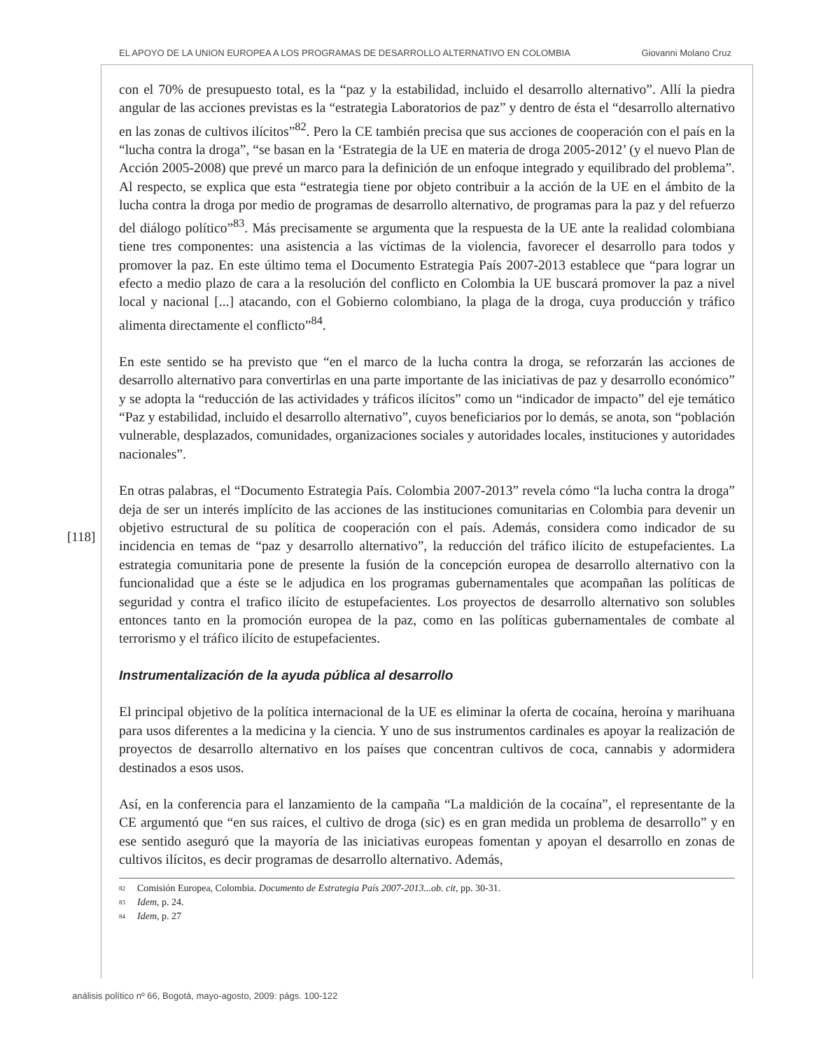EL APOYO DE LA UNION EUROPEA A LOS PROGRAMAS DE DESARROLLO ALTERNATIVO EN COLOMBIA Giovanni Molano Cruz
[118]
con el 70% de presupuesto total, es la “paz y la estabilidad, incluido el desarrollo alternativo”. Allí la piedra angular de las acciones previstas es la “estrategia Laboratorios de paz” y dentro de ésta el “desarrollo alternativo en las zonas de cultivos ilícitos”<sup>82</sup>. Pero la CE también precisa que sus acciones de cooperación con el país en la “lucha contra la droga”, “se basan en la ‘Estrategia de la UE en materia de droga 2005-2012’ (y el nuevo Plan de Acción 2005-2008) que prevé un marco para la definición de un enfoque integrado y equilibrado del problema”. Al respecto, se explica que esta “estrategia tiene por objeto contribuir a la acción de la UE en el ámbito de la lucha contra la droga por medio de programas de desarrollo alternativo, de programas para la paz y del refuerzo del diálogo político”<sup>83</sup>. Más precisamente se argumenta que la respuesta de la UE ante la realidad colombiana tiene tres componentes: una asistencia a las víctimas de la violencia, favorecer el desarrollo para todos y promover la paz. En este último tema el Documento Estrategia País 2007-2013 establece que “para lograr un efecto a medio plazo de cara a la resolución del conflicto en Colombia la UE buscará promover la paz a nivel local y nacional [...] atacando, con el Gobierno colombiano, la plaga de la droga, cuya producción y tráfico alimenta directamente el conflicto”<sup>84</sup>.
En este sentido se ha previsto que “en el marco de la lucha contra la droga, se reforzarán las acciones de desarrollo alternativo para convertirlas en una parte importante de las iniciativas de paz y desarrollo económico” y se adopta la “reducción de las actividades y tráficos ilícitos” como un “indicador de impacto” del eje temático “Paz y estabilidad, incluido el desarrollo alternativo”, cuyos beneficiarios por lo demás, se anota, son “población vulnerable, desplazados, comunidades, organizaciones sociales y autoridades locales, instituciones y autoridades nacionales”.
En otras palabras, el “Documento Estrategia País. Colombia 2007-2013” revela cómo “la lucha contra la droga” deja de ser un interés implícito de las acciones de las instituciones comunitarias en Colombia para devenir un objetivo estructural de su política de cooperación con el país. Además, considera como indicador de su incidencia en temas de “paz y desarrollo alternativo”, la reducción del tráfico ilícito de estupefacientes. La estrategia comunitaria pone de presente la fusión de la concepción europea de desarrollo alternativo con la funcionalidad que a éste se le adjudica en los programas gubernamentales que acompañan las políticas de seguridad y contra el trafico ilícito de estupefacientes. Los proyectos de desarrollo alternativo son solubles entonces tanto en la promoción europea de la paz, como en las políticas gubernamentales de combate al terrorismo y el tráfico ilícito de estupefacientes.
Instrumentalización de la ayuda pública al desarrollo
El principal objetivo de la política internacional de la UE es eliminar la oferta de cocaína, heroína y marihuana para usos diferentes a la medicina y la ciencia. Y uno de sus instrumentos cardinales es apoyar la realización de proyectos de desarrollo alternativo en los países que concentran cultivos de coca, cannabis y adormidera destinados a esos usos.
Así, en la conferencia para el lanzamiento de la campaña “La maldición de la cocaína”, el representante de la CE argumentó que “en sus raíces, el cultivo de droga (sic) es en gran medida un problema de desarrollo” y en ese sentido aseguró que la mayoría de las iniciativas europeas fomentan y apoyan el desarrollo en zonas de cultivos ilícitos, es decir programas de desarrollo alternativo. Además,
<sup>82</sup> Comisión Europea, Colombia. Documento de Estrategia País 2007-2013...ob. cit, pp. 30-31.
<sup>83</sup> Idem, p. 24.
<sup>84</sup> Idem, p. 27
análisis político nº 66, Bogotá, mayo-agosto, 2009: págs. 100-122